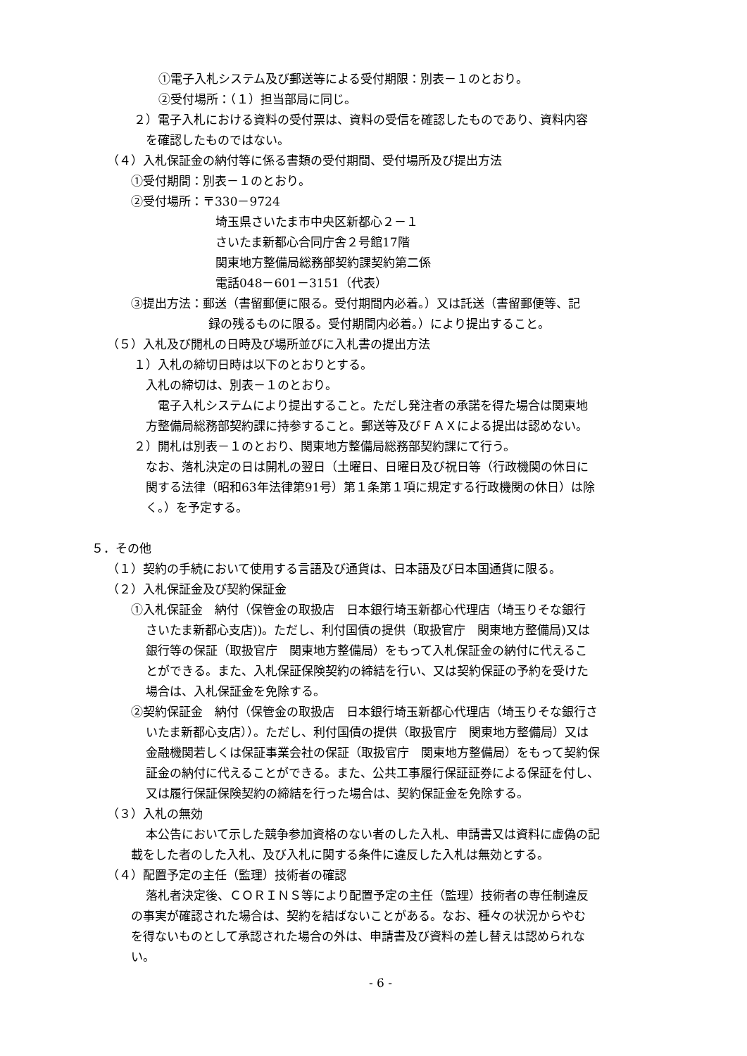①電子入札システム及び郵送等による受付期限：別表－１のとおり。
②受付場所：（１）担当部局に同じ。
２）電子入札における資料の受付票は、資料の受信を確認したものであり、資料内容
を確認したものではない。
（４）入札保証金の納付等に係る書類の受付期間、受付場所及び提出方法
①受付期間：別表－１のとおり。
②受付場所：〒330－9724
埼玉県さいたま市中央区新都心２－１
さいたま新都心合同庁舎２号館17階
関東地方整備局総務部契約課契約第二係
電話048－601－3151（代表）
③提出方法：郵送（書留郵便に限る。受付期間内必着。）又は託送（書留郵便等、記
録の残るものに限る。受付期間内必着。）により提出すること。
（５）入札及び開札の日時及び場所並びに入札書の提出方法
１）入札の締切日時は以下のとおりとする。
入札の締切は、別表－１のとおり。
電子入札システムにより提出すること。ただし発注者の承諾を得た場合は関東地
方整備局総務部契約課に持参すること。郵送等及びＦＡＸによる提出は認めない。
２）開札は別表－１のとおり、関東地方整備局総務部契約課にて行う。
なお、落札決定の日は開札の翌日（土曜日、日曜日及び祝日等（行政機関の休日に
関する法律（昭和63年法律第91号）第１条第１項に規定する行政機関の休日）は除
く。）を予定する。
５．その他
（１）契約の手続において使用する言語及び通貨は、日本語及び日本国通貨に限る。
（２）入札保証金及び契約保証金
①入札保証金　納付（保管金の取扱店　日本銀行埼玉新都心代理店（埼玉りそな銀行
さいたま新都心支店))。ただし、利付国債の提供（取扱官庁　関東地方整備局)又は
銀行等の保証（取扱官庁　関東地方整備局）をもって入札保証金の納付に代えるこ
とができる。また、入札保証保険契約の締結を行い、又は契約保証の予約を受けた
場合は、入札保証金を免除する。
②契約保証金　納付（保管金の取扱店　日本銀行埼玉新都心代理店（埼玉りそな銀行さ
いたま新都心支店））。ただし、利付国債の提供（取扱官庁　関東地方整備局）又は
金融機関若しくは保証事業会社の保証（取扱官庁　関東地方整備局）をもって契約保
証金の納付に代えることができる。また、公共工事履行保証証券による保証を付し、
又は履行保証保険契約の締結を行った場合は、契約保証金を免除する。
（３）入札の無効
本公告において示した競争参加資格のない者のした入札、申請書又は資料に虚偽の記
載をした者のした入札、及び入札に関する条件に違反した入札は無効とする。
（４）配置予定の主任（監理）技術者の確認
落札者決定後、ＣＯＲＩＮＳ等により配置予定の主任（監理）技術者の専任制違反
の事実が確認された場合は、契約を結ばないことがある。なお、種々の状況からやむ
を得ないものとして承認された場合の外は、申請書及び資料の差し替えは認められな
い。
- 6 -